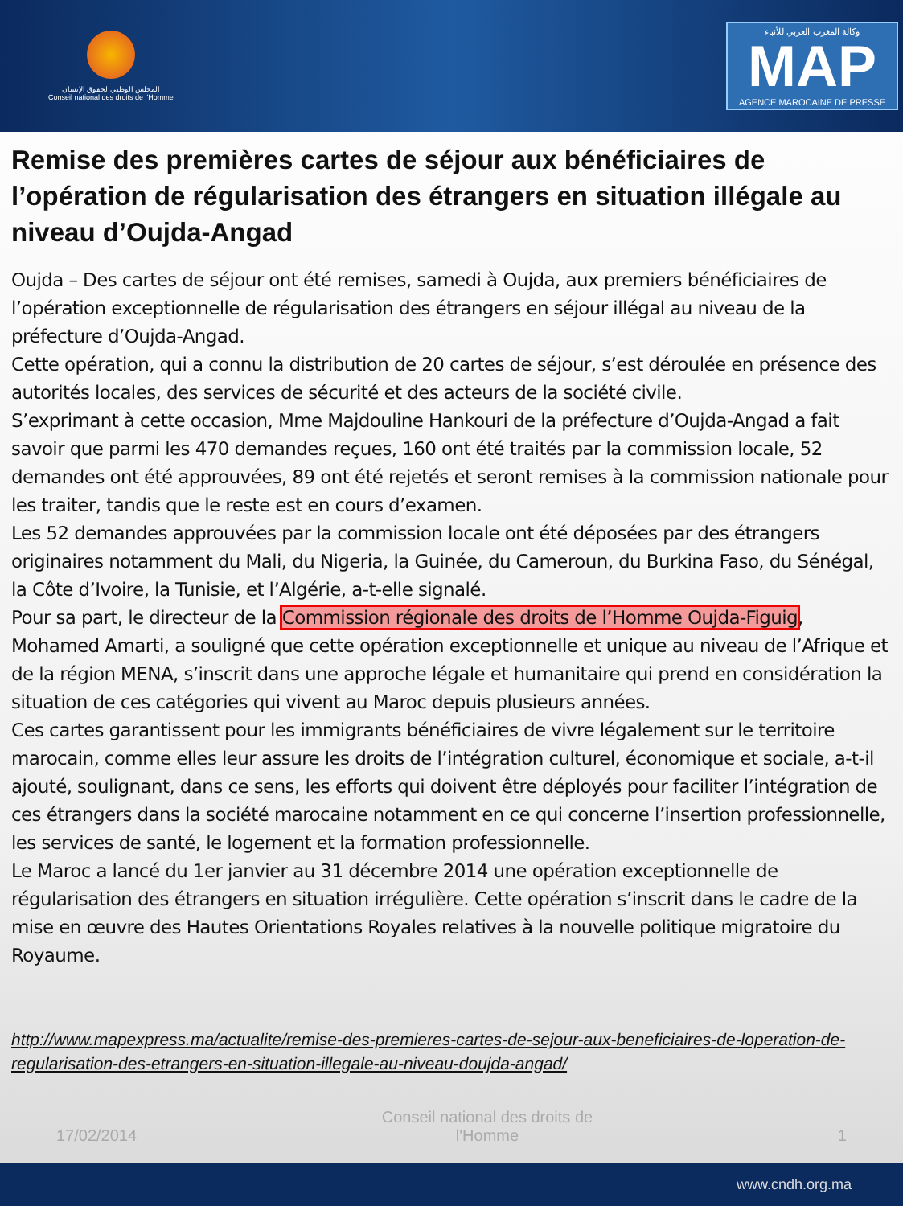المجلس الوطني لحقوق الإنسان
Conseil national des droits de l'Homme
وكالة المغرب العربي للأنباء
MAP
AGENCE MAROCAINE DE PRESSE
Remise des premières cartes de séjour aux bénéficiaires de l’opération de régularisation des étrangers en situation illégale au niveau d’Oujda-Angad
Oujda – Des cartes de séjour ont été remises, samedi à Oujda, aux premiers bénéficiaires de l’opération exceptionnelle de régularisation des étrangers en séjour illégal au niveau de la préfecture d’Oujda-Angad.
Cette opération, qui a connu la distribution de 20 cartes de séjour, s’est déroulée en présence des autorités locales, des services de sécurité et des acteurs de la société civile.
S’exprimant à cette occasion, Mme Majdouline Hankouri de la préfecture d’Oujda-Angad a fait savoir que parmi les 470 demandes reçues, 160 ont été traités par la commission locale, 52 demandes ont été approuvées, 89 ont été rejetés et seront remises à la commission nationale pour les traiter, tandis que le reste est en cours d’examen.
Les 52 demandes approuvées par la commission locale ont été déposées par des étrangers originaires notamment du Mali, du Nigeria, la Guinée, du Cameroun, du Burkina Faso, du Sénégal, la Côte d’Ivoire, la Tunisie, et l’Algérie, a-t-elle signalé.
Pour sa part, le directeur de la Commission régionale des droits de l’Homme Oujda-Figuig, Mohamed Amarti, a souligné que cette opération exceptionnelle et unique au niveau de l’Afrique et de la région MENA, s’inscrit dans une approche légale et humanitaire qui prend en considération la situation de ces catégories qui vivent au Maroc depuis plusieurs années.
Ces cartes garantissent pour les immigrants bénéficiaires de vivre légalement sur le territoire marocain, comme elles leur assure les droits de l’intégration culturel, économique et sociale, a-t-il ajouté, soulignant, dans ce sens, les efforts qui doivent être déployés pour faciliter l’intégration de ces étrangers dans la société marocaine notamment en ce qui concerne l’insertion professionnelle, les services de santé, le logement et la formation professionnelle.
Le Maroc a lancé du 1er janvier au 31 décembre 2014 une opération exceptionnelle de régularisation des étrangers en situation irrégulière. Cette opération s’inscrit dans le cadre de la mise en œuvre des Hautes Orientations Royales relatives à la nouvelle politique migratoire du Royaume.
http://www.mapexpress.ma/actualite/remise-des-premieres-cartes-de-sejour-aux-beneficiaires-de-loperation-de-regularisation-des-etrangers-en-situation-illegale-au-niveau-doujda-angad/
17/02/2014 Conseil national des droits de l'Homme 1
www.cndh.org.ma